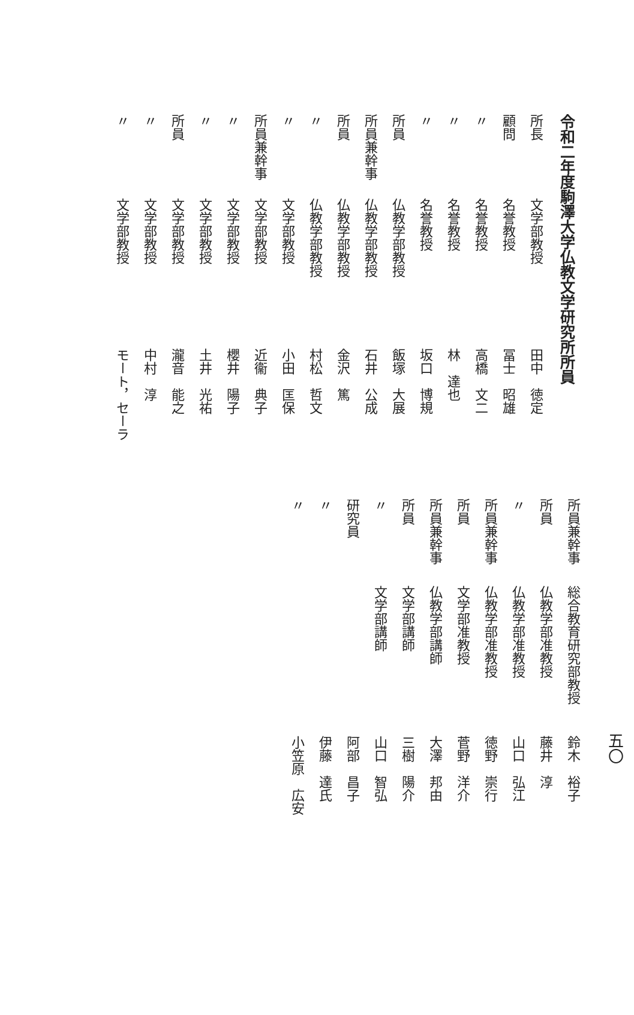令和二年度駒澤大学仏教文学研究所所員
所長 文学部教授 田中　徳定
顧問 名誉教授 冨士　昭雄
〃名誉教授 高橋　文二
〃名誉教授 林　達也
〃名誉教授 坂口　博規
所員 仏教学部教授 飯塚　大展
所員兼幹事 仏教学部教授 石井　公成
所員 仏教学部教授 金沢　篤
〃仏教学部教授 村松　哲文
〃文学部教授 小田　匡保
所員兼幹事 文学部教授 近衞　典子
〃文学部教授 櫻井　陽子
〃文学部教授 土井　光祐
所員 文学部教授 瀧音　能之
〃文学部教授 中村　淳
〃文学部教授 モート，セーラ
五〇
所員兼幹事 総合教育研究部教授 鈴木　裕子
所員 仏教学部准教授 藤井　淳
〃仏教学部准教授 山口　弘江
所員兼幹事 仏教学部准教授 徳野　崇行
所員 文学部准教授 菅野　洋介
所員兼幹事 仏教学部講師 大澤　邦由
所員 文学部講師 三樹　陽介
〃文学部講師 山口　智弘
研究員 阿部　昌子
〃 伊藤　達氏
〃 小笠原　広安